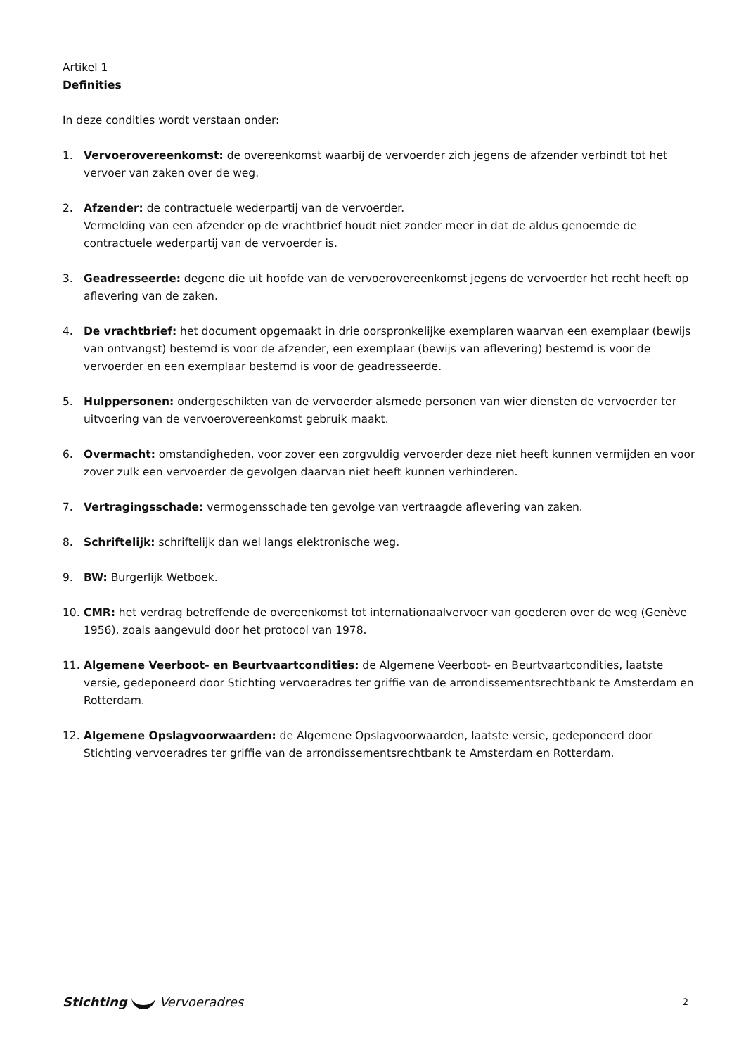Artikel 1
Definities
In deze condities wordt verstaan onder:
1. Vervoerovereenkomst: de overeenkomst waarbij de vervoerder zich jegens de afzender verbindt tot het vervoer van zaken over de weg.
2. Afzender: de contractuele wederpartij van de vervoerder.
Vermelding van een afzender op de vrachtbrief houdt niet zonder meer in dat de aldus genoemde de contractuele wederpartij van de vervoerder is.
3. Geadresseerde: degene die uit hoofde van de vervoerovereenkomst jegens de vervoerder het recht heeft op aflevering van de zaken.
4. De vrachtbrief: het document opgemaakt in drie oorspronkelijke exemplaren waarvan een exemplaar (bewijs van ontvangst) bestemd is voor de afzender, een exemplaar (bewijs van aflevering) bestemd is voor de vervoerder en een exemplaar bestemd is voor de geadresseerde.
5. Hulppersonen: ondergeschikten van de vervoerder alsmede personen van wier diensten de vervoerder ter uitvoering van de vervoerovereenkomst gebruik maakt.
6. Overmacht: omstandigheden, voor zover een zorgvuldig vervoerder deze niet heeft kunnen vermijden en voor zover zulk een vervoerder de gevolgen daarvan niet heeft kunnen verhinderen.
7. Vertragingsschade: vermogensschade ten gevolge van vertraagde aflevering van zaken.
8. Schriftelijk: schriftelijk dan wel langs elektronische weg.
9. BW: Burgerlijk Wetboek.
10. CMR: het verdrag betreffende de overeenkomst tot internationaalvervoer van goederen over de weg (Genève 1956), zoals aangevuld door het protocol van 1978.
11. Algemene Veerboot- en Beurtvaartcondities: de Algemene Veerboot- en Beurtvaartcondities, laatste versie, gedeponeerd door Stichting vervoeradres ter griffie van de arrondissementsrechtbank te Amsterdam en Rotterdam.
12. Algemene Opslagvoorwaarden: de Algemene Opslagvoorwaarden, laatste versie, gedeponeerd door Stichting vervoeradres ter griffie van de arrondissementsrechtbank te Amsterdam en Rotterdam.
Stichting Vervoeradres
2